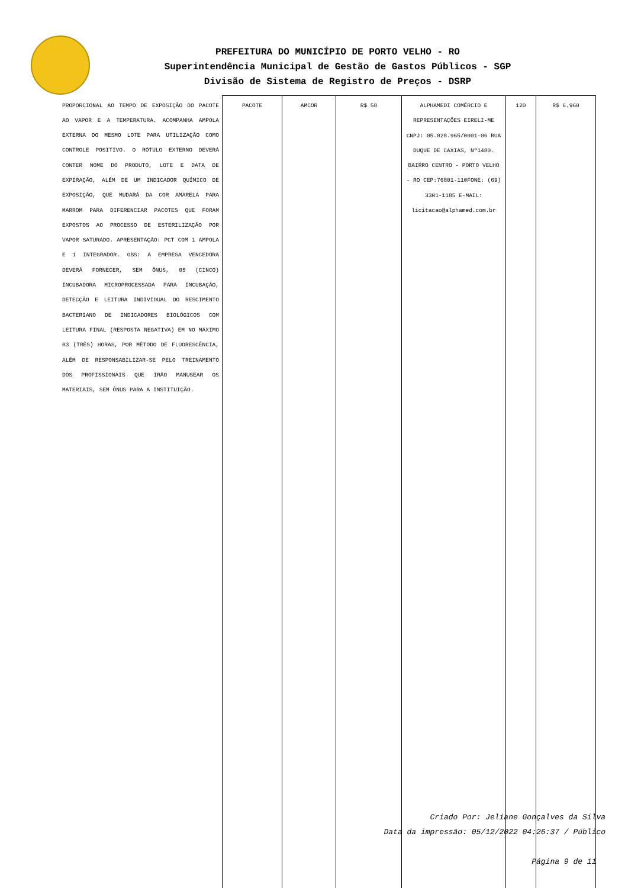PREFEITURA DO MUNICÍPIO DE PORTO VELHO - RO
Superintendência Municipal de Gestão de Gastos Públicos - SGP
Divisão de Sistema de Registro de Preços - DSRP
| PROPORCIONAL AO TEMPO DE EXPOSIÇÃO DO PACOTE AO VAPOR E A TEMPERATURA. ACOMPANHA AMPOLA EXTERNA DO MESMO LOTE PARA UTILIZAÇÃO COMO CONTROLE POSITIVO. O RÓTULO EXTERNO DEVERÁ CONTER NOME DO PRODUTO, LOTE E DATA DE EXPIRAÇÃO, ALÉM DE UM INDICADOR QUÍMICO DE EXPOSIÇÃO, QUE MUDARÁ DA COR AMARELA PARA MARROM PARA DIFERENCIAR PACOTES QUE FORAM EXPOSTOS AO PROCESSO DE ESTERILIZAÇÃO POR VAPOR SATURADO. APRESENTAÇÃO: PCT COM 1 AMPOLA E 1 INTEGRADOR. OBS: A EMPRESA VENCEDORA DEVERÁ FORNECER, SEM ÔNUS, 05 (CINCO) INCUBADORA MICROPROCESSADA PARA INCUBAÇÃO, DETECÇÃO E LEITURA INDIVIDUAL DO RESCIMENTO BACTERIANO DE INDICADORES BIOLÓGICOS COM LEITURA FINAL (RESPOSTA NEGATIVA) EM NO MÁXIMO 03 (TRÊS) HORAS, POR MÉTODO DE FLUORESCÊNCIA, ALÉM DE RESPONSABILIZAR-SE PELO TREINAMENTO DOS PROFISSIONAIS QUE IRÃO MANUSEAR OS MATERIAIS, SEM ÔNUS PARA A INSTITUIÇÃO. | PACOTE | AMCOR | R$ 58 | ALPHAMEDI COMÉRCIO E REPRESENTAÇÕES EIRELI-ME CNPJ: 05.028.965/0001-06 RUA DUQUE DE CAXIAS, Nº1480. BAIRRO CENTRO - PORTO VELHO - RO CEP:76801-110FONE: (69) 3301-1185 E-MAIL: licitacao@alphamed.com.br | 120 | R$ 6.960 |
Criado Por: Jeliane Gonçalves da Silva
Data da impressão: 05/12/2022 04:26:37 / Público
Página 9 de 11